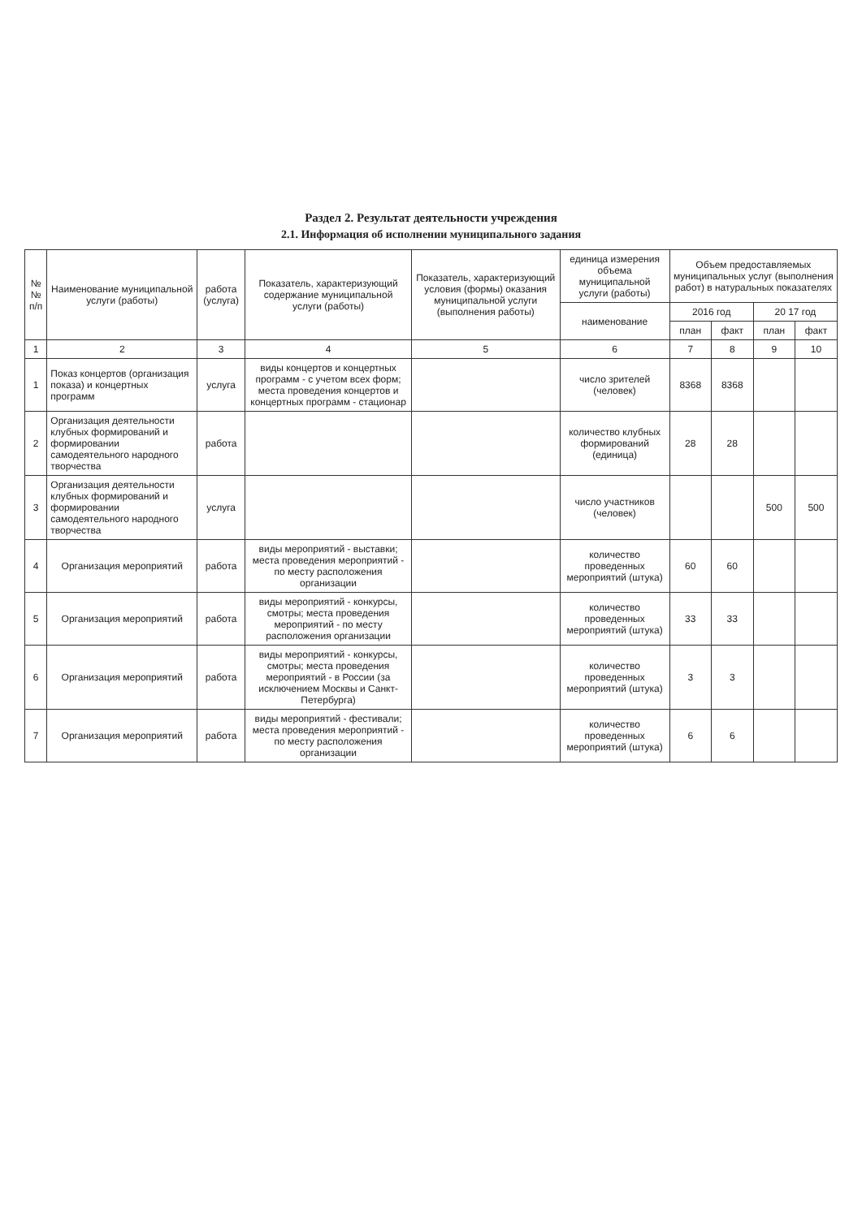Раздел 2. Результат деятельности учреждения
2.1. Информация об исполнении муниципального задания
| № № п/п | Наименование муниципальной услуги (работы) | работа (услуга) | Показатель, характеризующий содержание муниципальной услуги (работы) | Показатель, характеризующий условия (формы) оказания муниципальной услуги (выполнения работы) | единица измерения объема муниципальной услуги (работы) | Объем предоставляемых муниципальных услуг (выполнения работ) в натуральных показателях | | | |
| --- | --- | --- | --- | --- | --- | --- | --- | --- | --- |
| | | | | | наименование | 2016 год | | 20 17 год | |
| | | | | | | план | факт | план | факт |
| 1 | 2 | 3 | 4 | 5 | 6 | 7 | 8 | 9 | 10 |
| 1 | Показ концертов (организация показа) и концертных программ | услуга | виды концертов и концертных программ - с учетом всех форм; места проведения концертов и концертных программ - стационар | | число зрителей (человек) | 8368 | 8368 | | |
| 2 | Организация деятельности клубных формирований и формировании самодеятельного народного творчества | работа | | | количество клубных формирований (единица) | 28 | 28 | | |
| 3 | Организация деятельности клубных формирований и формировании самодеятельного народного творчества | услуга | | | число участников (человек) | | | 500 | 500 |
| 4 | Организация мероприятий | работа | виды мероприятий - выставки; места проведения мероприятий - по месту расположения организации | | количество проведенных мероприятий (штука) | 60 | 60 | | |
| 5 | Организация мероприятий | работа | виды мероприятий - конкурсы, смотры; места проведения мероприятий - по месту расположения организации | | количество проведенных мероприятий (штука) | 33 | 33 | | |
| 6 | Организация мероприятий | работа | виды мероприятий - конкурсы, смотры; места проведения мероприятий - в России (за исключением Москвы и Санкт-Петербурга) | | количество проведенных мероприятий (штука) | 3 | 3 | | |
| 7 | Организация мероприятий | работа | виды мероприятий - фестивали; места проведения мероприятий - по месту расположения организации | | количество проведенных мероприятий (штука) | 6 | 6 | | |